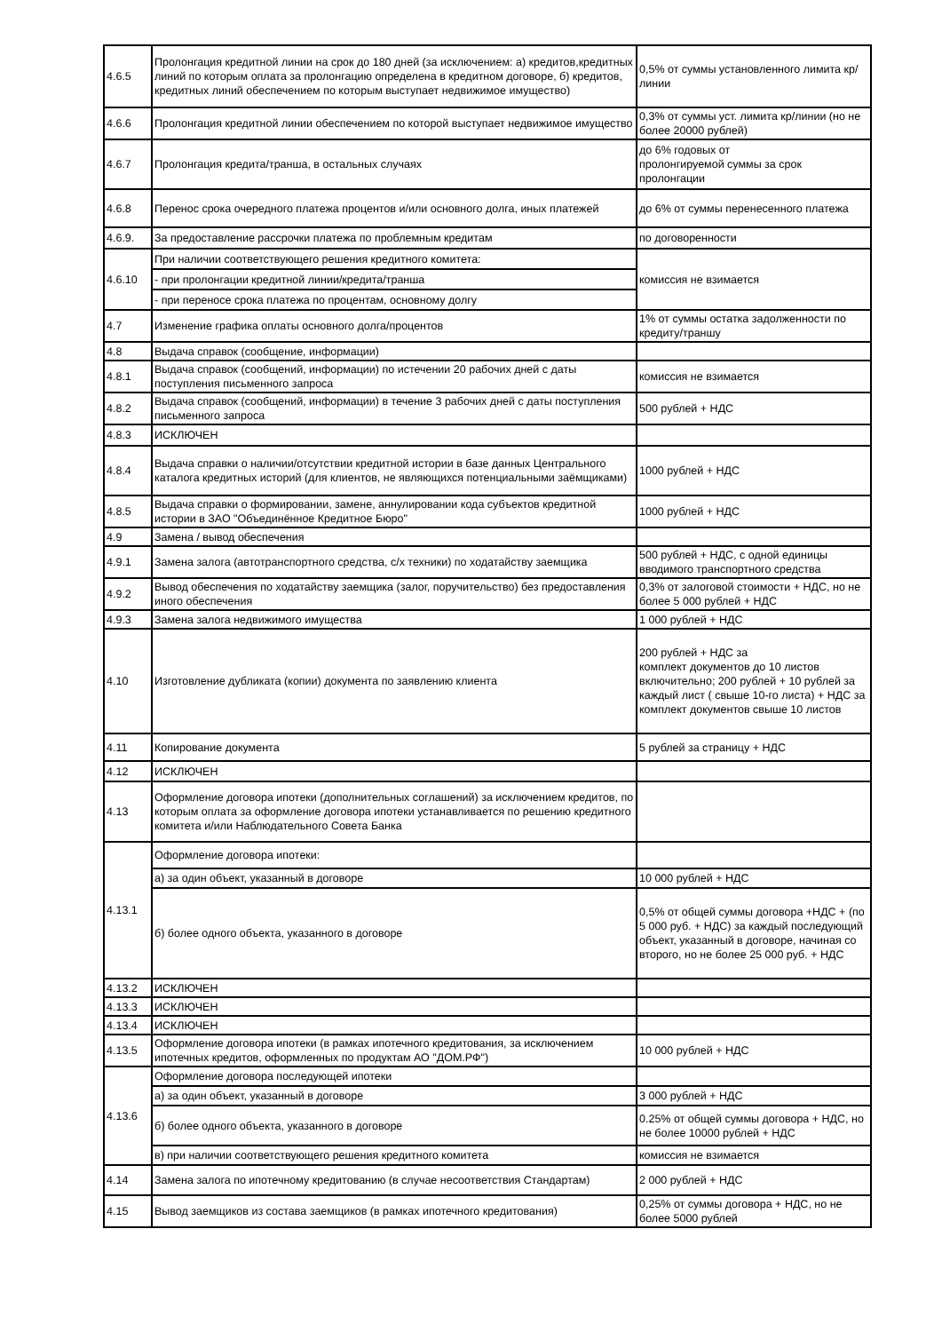| 4.6.5 | Пролонгация кредитной линии на срок до 180 дней (за исключением: а) кредитов,кредитных линий по которым оплата за пролонгацию определена в кредитном договоре, б) кредитов, кредитных линий обеспечением по которым выступает недвижимое имущество) | 0,5% от суммы установленного лимита кр/линии |
| 4.6.6 | Пролонгация кредитной линии обеспечением по которой выступает недвижимое имущество | 0,3% от суммы уст. лимита кр/линии (но не более 20000 рублей) |
| 4.6.7 | Пролонгация кредита/транша, в остальных случаях | до 6% годовых от пролонгируемой суммы за срок пролонгации |
| 4.6.8 | Перенос срока очередного платежа процентов и/или основного долга, иных платежей | до 6% от суммы перенесенного платежа |
| 4.6.9. | За предоставление рассрочки платежа по проблемным кредитам | по договоренности |
| 4.6.10 | При наличии соответствующего решения кредитного комитета: | комиссия не взимается |
| | - при пролонгации кредитной линии/кредита/транша | |
| | - при переносе срока платежа по процентам, основному долгу | |
| 4.7 | Изменение графика оплаты основного долга/процентов | 1% от суммы остатка задолженности по кредиту/траншу |
| 4.8 | Выдача справок (сообщение, информации) | |
| 4.8.1 | Выдача справок (сообщений, информации) по истечении 20 рабочих дней с даты поступления письменного запроса | комиссия не взимается |
| 4.8.2 | Выдача справок (сообщений, информации) в течение 3 рабочих дней с даты поступления письменного запроса | 500 рублей + НДС |
| 4.8.3 | ИСКЛЮЧЕН | |
| 4.8.4 | Выдача справки о наличии/отсутствии кредитной истории в базе данных Центрального каталога кредитных историй (для клиентов, не являющихся потенциальными заёмщиками) | 1000 рублей + НДС |
| 4.8.5 | Выдача справки о формировании, замене, аннулировании кода субъектов кредитной истории в ЗАО "Объединённое Кредитное Бюро" | 1000 рублей + НДС |
| 4.9 | Замена / вывод обеспечения | |
| 4.9.1 | Замена залога (автотранспортного средства, с/х техники) по ходатайству заемщика | 500 рублей + НДС, с одной единицы вводимого транспортного средства |
| 4.9.2 | Вывод обеспечения по ходатайству заемщика (залог, поручительство) без предоставления иного обеспечения | 0,3% от залоговой стоимости + НДС, но не более 5 000 рублей + НДС |
| 4.9.3 | Замена залога недвижимого имущества | 1 000 рублей + НДС |
| 4.10 | Изготовление дубликата (копии) документа по заявлению клиента | 200 рублей + НДС за комплект документов до 10 листов включительно; 200 рублей + 10 рублей за каждый лист ( свыше 10-го листа) + НДС за комплект документов свыше 10 листов |
| 4.11 | Копирование документа | 5 рублей за страницу + НДС |
| 4.12 | ИСКЛЮЧЕН | |
| 4.13 | Оформление договора ипотеки (дополнительных соглашений) за исключением кредитов, по которым оплата за оформление договора ипотеки устанавливается по решению кредитного комитета и/или Наблюдательного Совета Банка | |
| 4.13.1 | Оформление договора ипотеки: | |
| | а) за один объект, указанный в договоре | 10 000 рублей + НДС |
| | б) более одного объекта, указанного в договоре | 0,5% от общей суммы договора +НДС + (по 5 000 руб. + НДС) за каждый последующий объект, указанный в договоре, начиная со второго, но не более 25 000 руб. + НДС |
| 4.13.2 | ИСКЛЮЧЕН | |
| 4.13.3 | ИСКЛЮЧЕН | |
| 4.13.4 | ИСКЛЮЧЕН | |
| 4.13.5 | Оформление договора ипотеки (в рамках ипотечного кредитования, за исключением ипотечных кредитов, оформленных по продуктам АО "ДОМ.РФ") | 10 000 рублей + НДС |
| 4.13.6 | Оформление договора последующей ипотеки | |
| | а) за один объект, указанный в договоре | 3 000 рублей + НДС |
| | б) более одного объекта, указанного в договоре | 0.25% от общей суммы договора + НДС, но не более 10000 рублей + НДС |
| | в) при наличии соответствующего решения кредитного комитета | комиссия не взимается |
| 4.14 | Замена залога по ипотечному кредитованию (в случае несоответствия Стандартам) | 2 000 рублей + НДС |
| 4.15 | Вывод заемщиков из состава заемщиков (в рамках ипотечного кредитования) | 0,25% от суммы договора + НДС, но не более 5000 рублей |